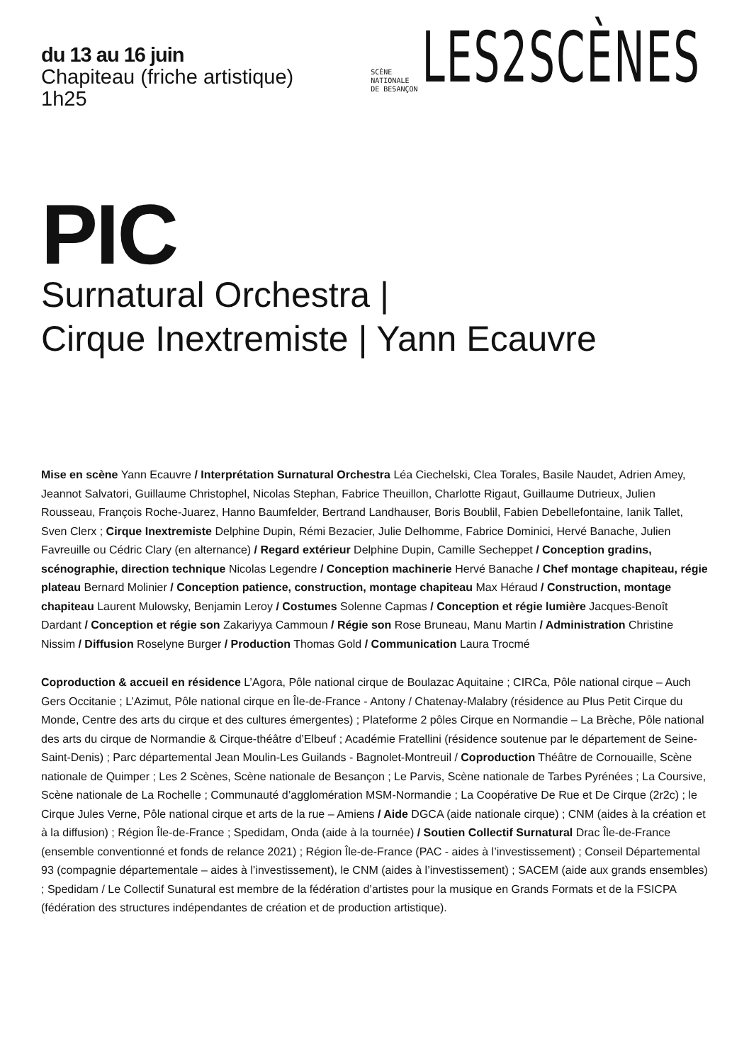du 13 au 16 juin
Chapiteau (friche artistique)
1h25
SCÈNE
NATIONALE
DE BESANÇON
LES2SCÈNES
PIC
Surnatural Orchestra |
Cirque Inextremiste | Yann Ecauvre
Mise en scène Yann Ecauvre / Interprétation Surnatural Orchestra Léa Ciechelski, Clea Torales, Basile Naudet, Adrien Amey, Jeannot Salvatori, Guillaume Christophel, Nicolas Stephan, Fabrice Theuillon, Charlotte Rigaut, Guillaume Dutrieux, Julien Rousseau, François Roche-Juarez, Hanno Baumfelder, Bertrand Landhauser, Boris Boublil, Fabien Debellefontaine, Ianik Tallet, Sven Clerx ; Cirque Inextremiste Delphine Dupin, Rémi Bezacier, Julie Delhomme, Fabrice Dominici, Hervé Banache, Julien Favreuille ou Cédric Clary (en alternance) / Regard extérieur Delphine Dupin, Camille Secheppet / Conception gradins, scénographie, direction technique Nicolas Legendre / Conception machinerie Hervé Banache / Chef montage chapiteau, régie plateau Bernard Molinier / Conception patience, construction, montage chapiteau Max Héraud / Construction, montage chapiteau Laurent Mulowsky, Benjamin Leroy / Costumes Solenne Capmas / Conception et régie lumière Jacques-Benoît Dardant / Conception et régie son Zakariyya Cammoun / Régie son Rose Bruneau, Manu Martin / Administration Christine Nissim / Diffusion Roselyne Burger / Production Thomas Gold / Communication Laura Trocmé
Coproduction & accueil en résidence L’Agora, Pôle national cirque de Boulazac Aquitaine ; CIRCa, Pôle national cirque – Auch Gers Occitanie ; L’Azimut, Pôle national cirque en Île-de-France - Antony / Chatenay-Malabry (résidence au Plus Petit Cirque du Monde, Centre des arts du cirque et des cultures émergentes) ; Plateforme 2 pôles Cirque en Normandie – La Brèche, Pôle national des arts du cirque de Normandie & Cirque-théâtre d’Elbeuf ; Académie Fratellini (résidence soutenue par le département de Seine-Saint-Denis) ; Parc départemental Jean Moulin-Les Guilands - Bagnolet-Montreuil / Coproduction Théâtre de Cornouaille, Scène nationale de Quimper ; Les 2 Scènes, Scène nationale de Besançon ; Le Parvis, Scène nationale de Tarbes Pyrénées ; La Coursive, Scène nationale de La Rochelle ; Communauté d’agglomération MSM-Normandie ; La Coopérative De Rue et De Cirque (2r2c) ; le Cirque Jules Verne, Pôle national cirque et arts de la rue – Amiens / Aide DGCA (aide nationale cirque) ; CNM (aides à la création et à la diffusion) ; Région Île-de-France ; Spedidam, Onda (aide à la tournée) / Soutien Collectif Surnatural Drac Île-de-France (ensemble conventionné et fonds de relance 2021) ; Région Île-de-France (PAC - aides à l’investissement) ; Conseil Départemental 93 (compagnie départementale – aides à l’investissement), le CNM (aides à l’investissement) ; SACEM (aide aux grands ensembles) ; Spedidam / Le Collectif Sunatural est membre de la fédération d’artistes pour la musique en Grands Formats et de la FSICPA (fédération des structures indépendantes de création et de production artistique).